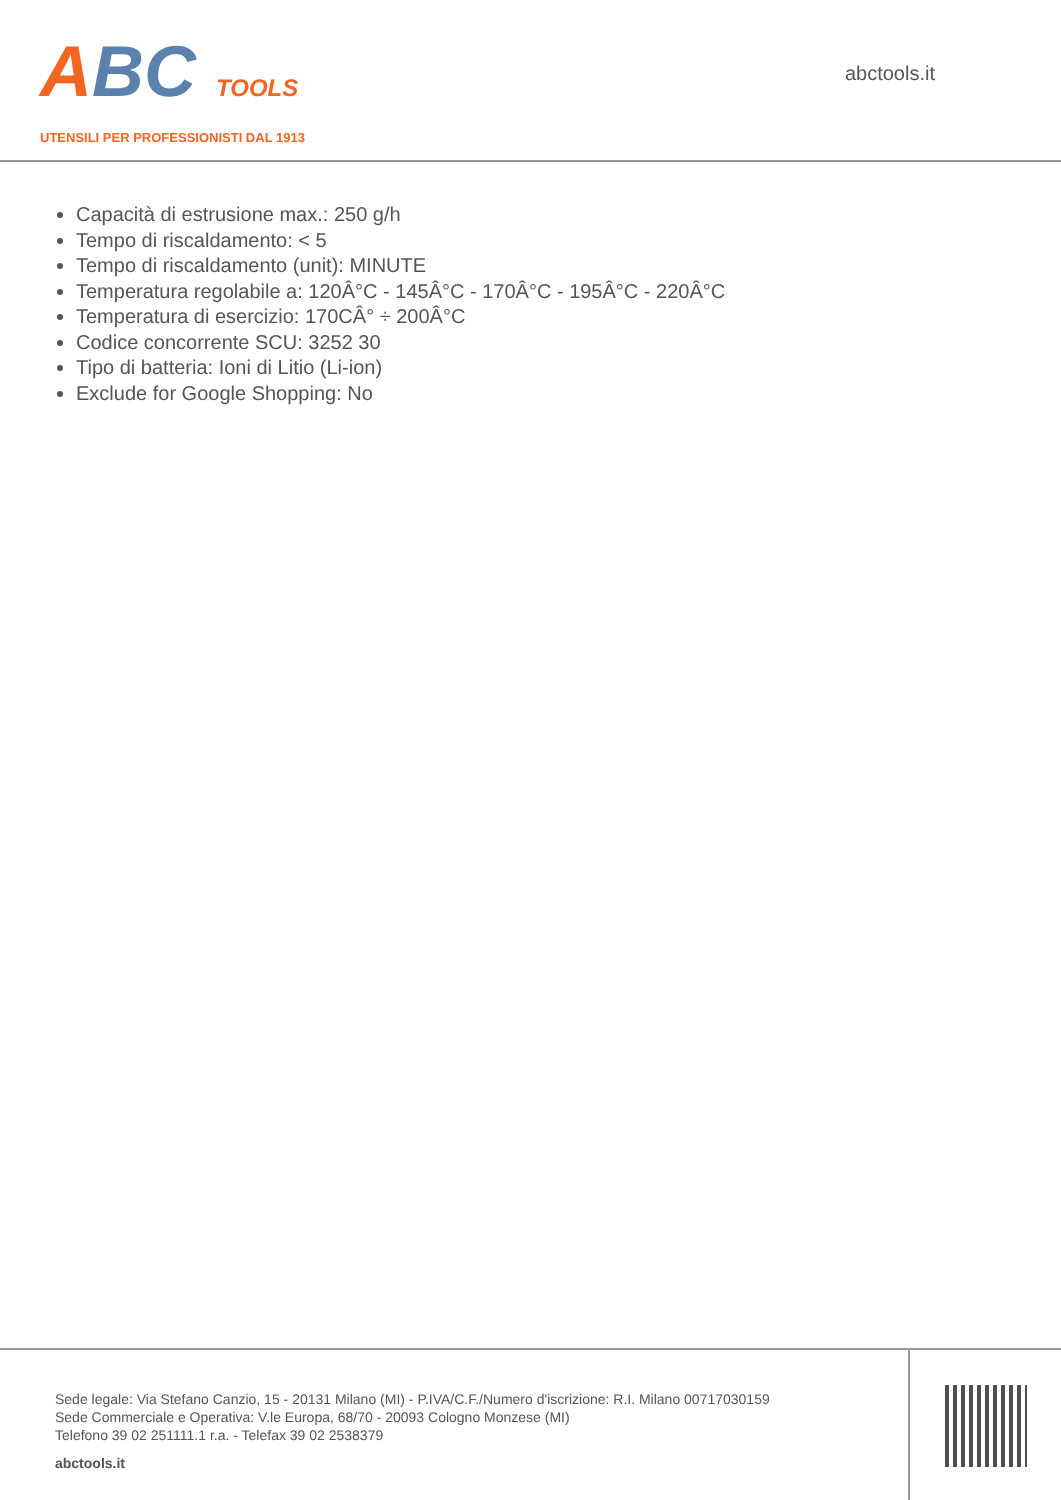ABC TOOLS
UTENSILI PER PROFESSIONISTI DAL 1913
abctools.it
Capacità di estrusione max.: 250 g/h
Tempo di riscaldamento: < 5
Tempo di riscaldamento (unit): MINUTE
Temperatura regolabile a: 120Â°C - 145Â°C - 170Â°C - 195Â°C - 220Â°C
Temperatura di esercizio: 170CÂ° ÷ 200Â°C
Codice concorrente SCU: 3252 30
Tipo di batteria: Ioni di Litio (Li-ion)
Exclude for Google Shopping: No
Sede legale: Via Stefano Canzio, 15 - 20131 Milano (MI) - P.IVA/C.F./Numero d'iscrizione: R.I. Milano 00717030159
Sede Commerciale e Operativa: V.le Europa, 68/70 - 20093 Cologno Monzese (MI)
Telefono 39 02 251111.1 r.a. - Telefax 39 02 2538379
abctools.it